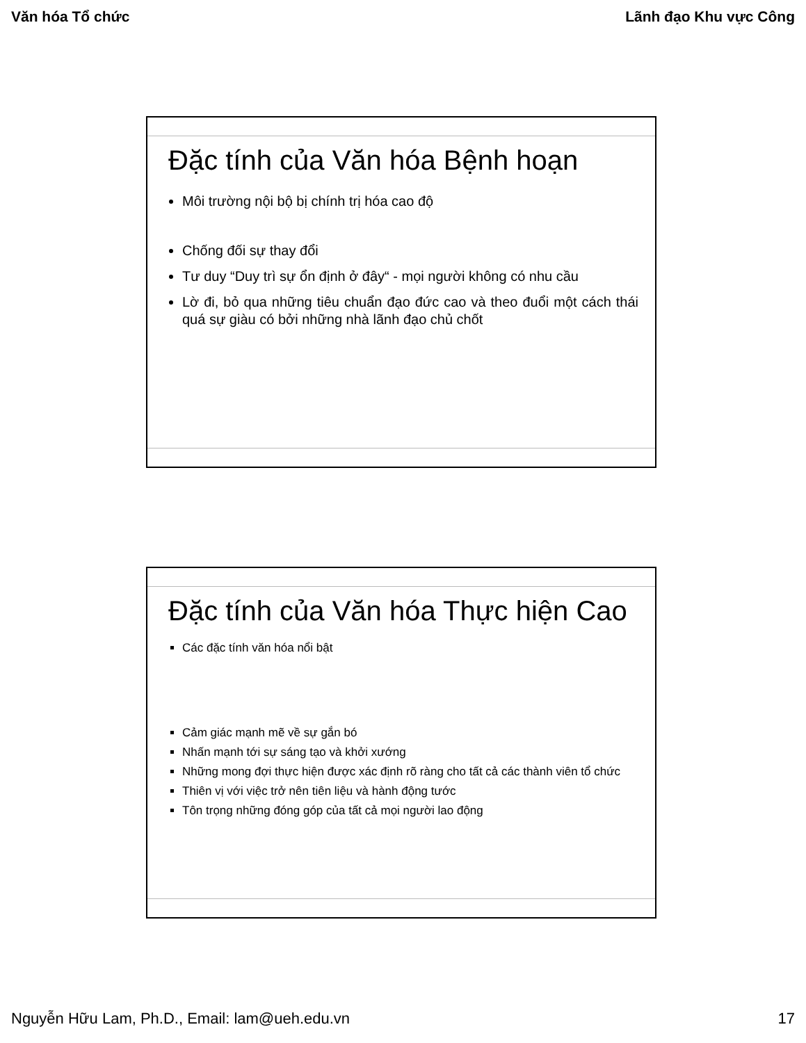Văn hóa Tổ chức Lãnh đạo Khu vực Công
Đặc tính của Văn hóa Bệnh hoạn
Môi trường nội bộ bị chính trị hóa cao độ
Chống đối sự thay đổi
Tư duy “Duy trì sự ổn định ở đây“ - mọi người không có nhu cầu
Lờ đi, bỏ qua những tiêu chuẩn đạo đức cao và theo đuổi một cách thái quá sự giàu có bởi những nhà lãnh đạo chủ chốt
Đặc tính của Văn hóa Thực hiện Cao
Các đặc tính văn hóa nổi bật
Cảm giác mạnh mẽ về sự gắn bó
Nhấn mạnh tới sự sáng tạo và khởi xướng
Những mong đợi thực hiện được xác định rõ ràng cho tất cả các thành viên tổ chức
Thiên vị với việc trở nên tiên liệu và hành động tước
Tôn trọng những đóng góp của tất cả mọi người lao động
Nguyễn Hữu Lam, Ph.D., Email: lam@ueh.edu.vn 17